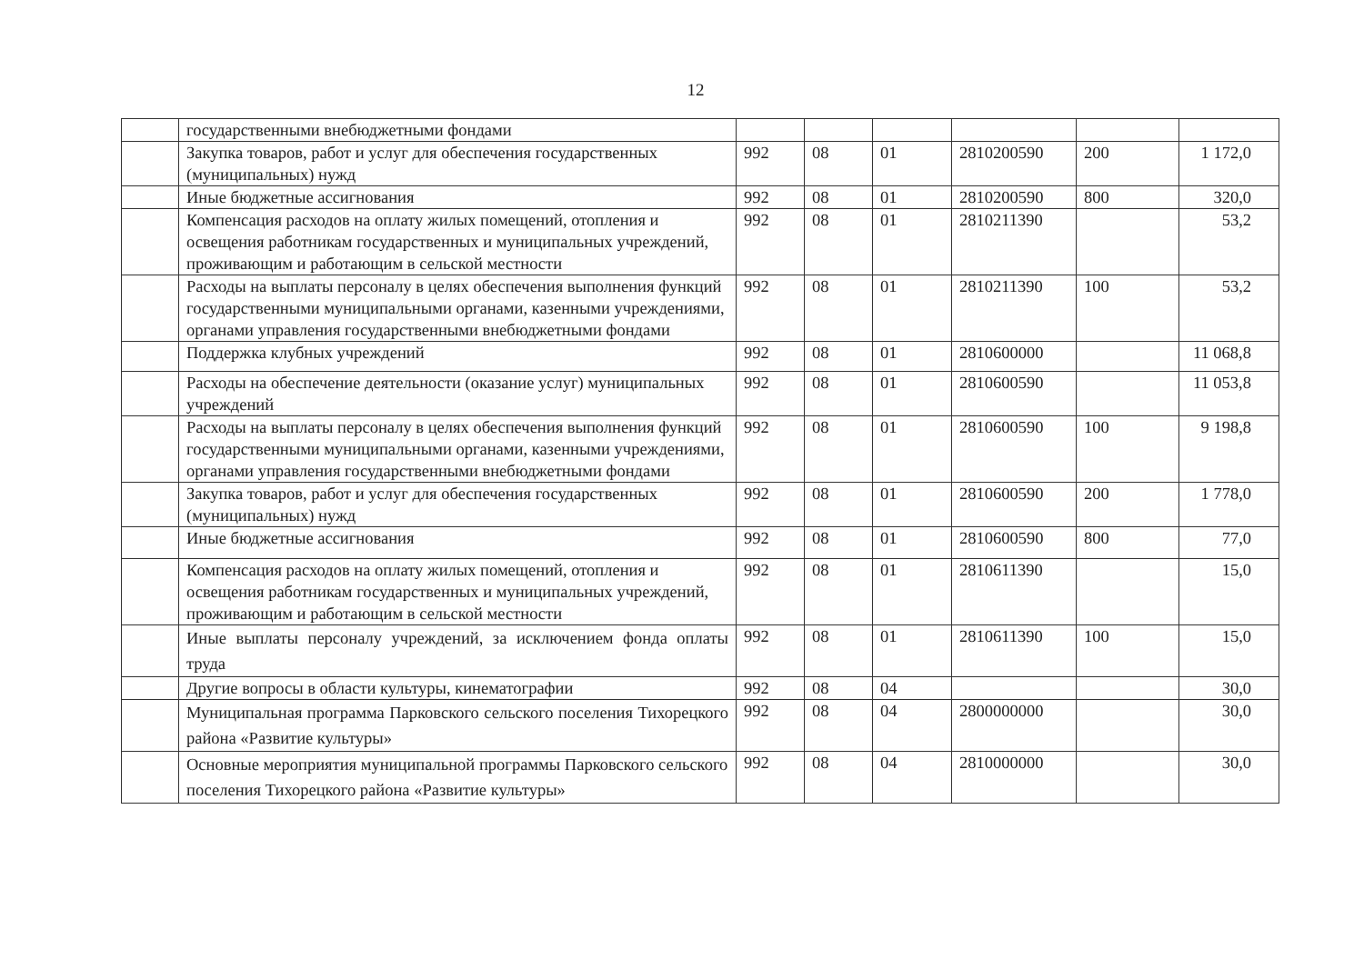12
| | государственными внебюджетными фондами | | | | | | |
| | Закупка товаров, работ и услуг для обеспечения государственных (муниципальных) нужд | 992 | 08 | 01 | 2810200590 | 200 | 1 172,0 |
| | Иные бюджетные ассигнования | 992 | 08 | 01 | 2810200590 | 800 | 320,0 |
| | Компенсация расходов на оплату жилых помещений, отопления и освещения работникам государственных и муниципальных учреждений, проживающим и работающим в сельской местности | 992 | 08 | 01 | 2810211390 | | 53,2 |
| | Расходы на выплаты персоналу в целях обеспечения выполнения функций государственными муниципальными органами, казенными учреждениями, органами управления государственными внебюджетными фондами | 992 | 08 | 01 | 2810211390 | 100 | 53,2 |
| | Поддержка клубных учреждений | 992 | 08 | 01 | 2810600000 | | 11 068,8 |
| | Расходы на обеспечение деятельности (оказание услуг) муниципальных учреждений | 992 | 08 | 01 | 2810600590 | | 11 053,8 |
| | Расходы на выплаты персоналу в целях обеспечения выполнения функций государственными муниципальными органами, казенными учреждениями, органами управления государственными внебюджетными фондами | 992 | 08 | 01 | 2810600590 | 100 | 9 198,8 |
| | Закупка товаров, работ и услуг для обеспечения государственных (муниципальных) нужд | 992 | 08 | 01 | 2810600590 | 200 | 1 778,0 |
| | Иные бюджетные ассигнования | 992 | 08 | 01 | 2810600590 | 800 | 77,0 |
| | Компенсация расходов на оплату жилых помещений, отопления и освещения работникам государственных и муниципальных учреждений, проживающим и работающим в сельской местности | 992 | 08 | 01 | 2810611390 | | 15,0 |
| | Иные выплаты персоналу учреждений, за исключением фонда оплаты труда | 992 | 08 | 01 | 2810611390 | 100 | 15,0 |
| | Другие вопросы в области культуры, кинематографии | 992 | 08 | 04 | | | 30,0 |
| | Муниципальная программа Парковского сельского поселения Тихорецкого района «Развитие культуры» | 992 | 08 | 04 | 2800000000 | | 30,0 |
| | Основные мероприятия муниципальной программы Парковского сельского поселения Тихорецкого района «Развитие культуры» | 992 | 08 | 04 | 2810000000 | | 30,0 |